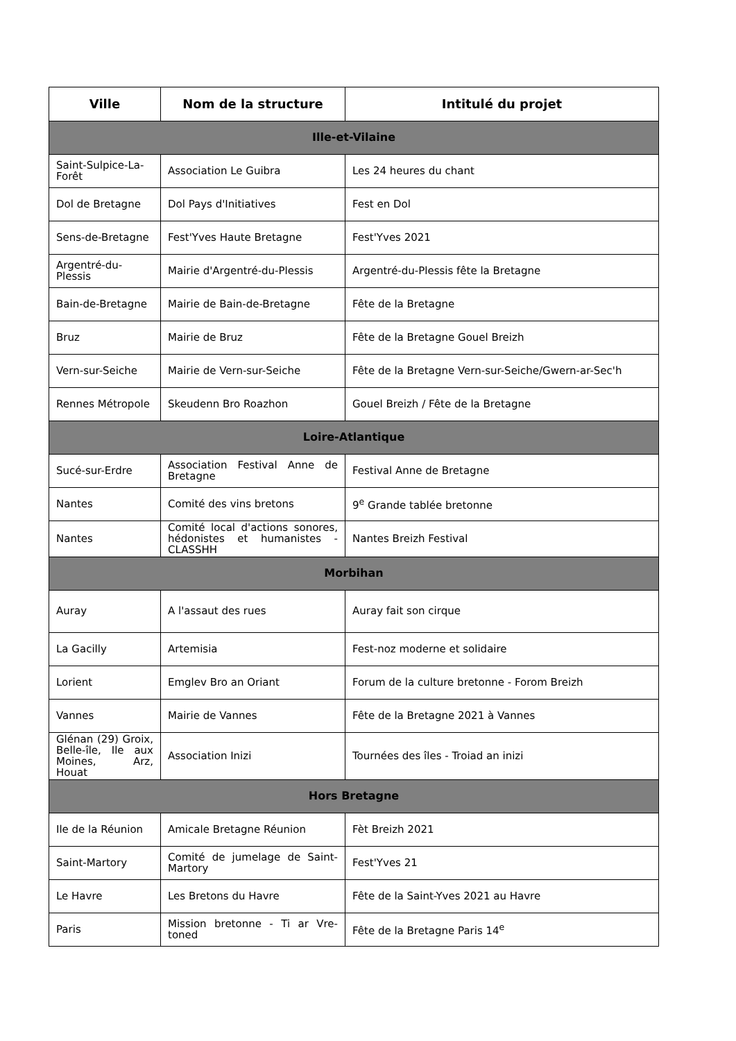| Ville | Nom de la structure | Intitulé du projet |
| --- | --- | --- |
| Ille-et-Vilaine | | |
| Saint-Sulpice-La-Forêt | Association Le Guibra | Les 24 heures du chant |
| Dol de Bretagne | Dol Pays d'Initiatives | Fest en Dol |
| Sens-de-Bretagne | Fest'Yves Haute Bretagne | Fest'Yves 2021 |
| Argentré-du-Plessis | Mairie d'Argentré-du-Plessis | Argentré-du-Plessis fête la Bretagne |
| Bain-de-Bretagne | Mairie de Bain-de-Bretagne | Fête de la Bretagne |
| Bruz | Mairie de Bruz | Fête de la Bretagne Gouel Breizh |
| Vern-sur-Seiche | Mairie de Vern-sur-Seiche | Fête de la Bretagne Vern-sur-Seiche/Gwern-ar-Sec'h |
| Rennes Métropole | Skeudenn Bro Roazhon | Gouel Breizh / Fête de la Bretagne |
| Loire-Atlantique | | |
| Sucé-sur-Erdre | Association Festival Anne de Bretagne | Festival Anne de Bretagne |
| Nantes | Comité des vins bretons | 9<sup>e</sup> Grande tablée bretonne |
| Nantes | Comité local d'actions sonores, hédonistes et humanistes - CLASSHH | Nantes Breizh Festival |
| Morbihan | | |
| Auray | A l'assaut des rues | Auray fait son cirque |
| La Gacilly | Artemisia | Fest-noz moderne et solidaire |
| Lorient | Emglev Bro an Oriant | Forum de la culture bretonne - Forom Breizh |
| Vannes | Mairie de Vannes | Fête de la Bretagne 2021 à Vannes |
| Glénan (29) Groix, Belle-île, Ile aux Moines, Arz, Houat | Association Inizi | Tournées des îles - Troiad an inizi |
| Hors Bretagne | | |
| Ile de la Réunion | Amicale Bretagne Réunion | Fèt Breizh 2021 |
| Saint-Martory | Comité de jumelage de Saint-Martory | Fest'Yves 21 |
| Le Havre | Les Bretons du Havre | Fête de la Saint-Yves 2021 au Havre |
| Paris | Mission bretonne - Ti ar Vre-toned | Fête de la Bretagne Paris 14<sup>e</sup> |